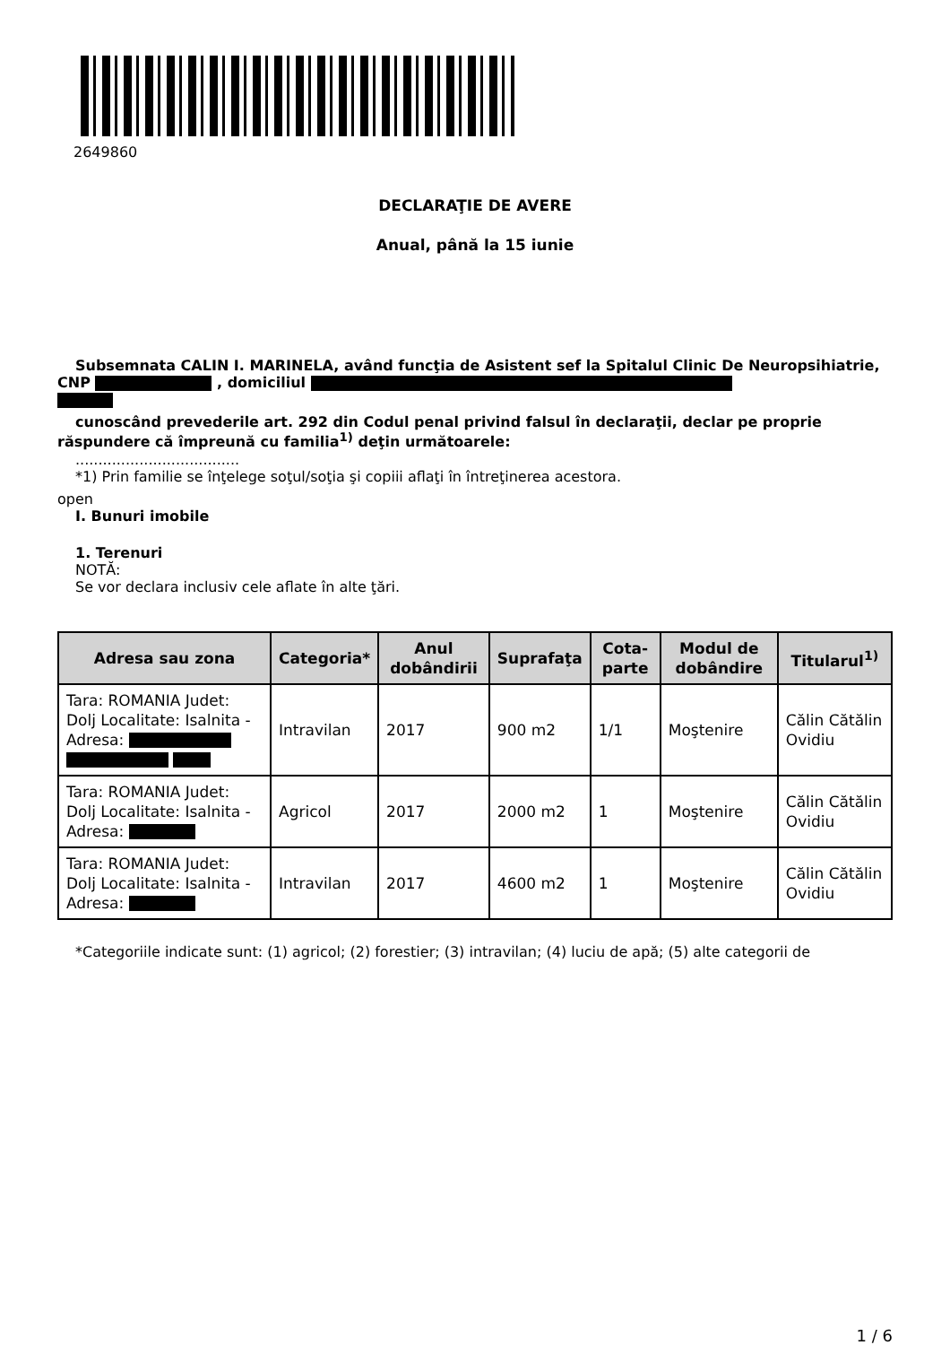2649860
DECLARAŢIE DE AVERE
Anual, până la 15 iunie
Subsemnata CALIN I. MARINELA, având funcţia de Asistent sef la Spitalul Clinic De Neuropsihiatrie, CNP , domiciliul
cunoscând prevederile art. 292 din Codul penal privind falsul în declaraţii, declar pe proprie răspundere că împreună cu familia<sup>1)</sup> deţin următoarele:
....................................
*1) Prin familie se înţelege soţul/soţia şi copiii aflaţi în întreţinerea acestora.
open
I. Bunuri imobile
1. Terenuri
NOTĂ:
Se vor declara inclusiv cele aflate în alte ţări.
| Adresa sau zona | Categoria* | Anul dobândirii | Suprafaţa | Cota-parte | Modul de dobândire | Titularul<sup>1)</sup> |
| --- | --- | --- | --- | --- | --- | --- |
| Tara: ROMANIA Judet: Dolj Localitate: Isalnita - Adresa: | Intravilan | 2017 | 900 m2 | 1/1 | Moştenire | Călin Cătălin Ovidiu |
| Tara: ROMANIA Judet: Dolj Localitate: Isalnita - Adresa: | Agricol | 2017 | 2000 m2 | 1 | Moştenire | Călin Cătălin Ovidiu |
| Tara: ROMANIA Judet: Dolj Localitate: Isalnita - Adresa: | Intravilan | 2017 | 4600 m2 | 1 | Moştenire | Călin Cătălin Ovidiu |
*Categoriile indicate sunt: (1) agricol; (2) forestier; (3) intravilan; (4) luciu de apă; (5) alte categorii de
1 / 6